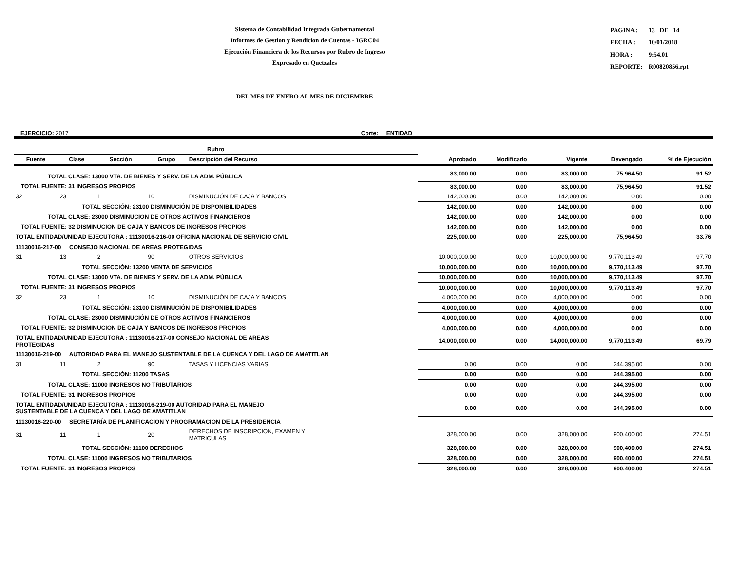Sistema de Contabilidad Integrada Gubernamental
Informes de Gestion y Rendicion de Cuentas - IGRC04
Ejecución Financiera de los Recursos por Rubro de Ingreso
Expresado en Quetzales
| PAGINA : | 13 DE 14 |
| FECHA : | 10/01/2018 |
| HORA : | 9:54.01 |
| REPORTE: | R00820856.rpt |
DEL MES DE ENERO AL MES DE DICIEMBRE
EJERCICIO: 2017 Corte: ENTIDAD
| Rubro | | | | | | | | | |
| --- | --- | --- | --- | --- | --- | --- | --- | --- | --- |
| Fuente | Clase | Sección | Grupo | Descripción del Recurso | Aprobado | Modificado | Vigente | Devengado | % de Ejecución |
| TOTAL CLASE: 13000 VTA. DE BIENES Y SERV. DE LA ADM. PÚBLICA | | | | | 83,000.00 | 0.00 | 83,000.00 | 75,964.50 | 91.52 |
| TOTAL FUENTE: 31 INGRESOS PROPIOS | | | | | 83,000.00 | 0.00 | 83,000.00 | 75,964.50 | 91.52 |
| 32 | 23 | 1 | 10 | DISMINUCIÓN DE CAJA Y BANCOS | 142,000.00 | 0.00 | 142,000.00 | 0.00 | 0.00 |
| TOTAL SECCIÓN: 23100 DISMINUCIÓN DE DISPONIBILIDADES | | | | | 142,000.00 | 0.00 | 142,000.00 | 0.00 | 0.00 |
| TOTAL CLASE: 23000 DISMINUCIÓN DE OTROS ACTIVOS FINANCIEROS | | | | | 142,000.00 | 0.00 | 142,000.00 | 0.00 | 0.00 |
| TOTAL FUENTE: 32 DISMINUCION DE CAJA Y BANCOS DE INGRESOS PROPIOS | | | | | 142,000.00 | 0.00 | 142,000.00 | 0.00 | 0.00 |
| TOTAL ENTIDAD/UNIDAD EJECUTORA : 11130016-216-00 OFICINA NACIONAL DE SERVICIO CIVIL | | | | | 225,000.00 | 0.00 | 225,000.00 | 75,964.50 | 33.76 |
| 11130016-217-00 CONSEJO NACIONAL DE AREAS PROTEGIDAS | | | | | | | | | |
| 31 | 13 | 2 | 90 | OTROS SERVICIOS | 10,000,000.00 | 0.00 | 10,000,000.00 | 9,770,113.49 | 97.70 |
| TOTAL SECCIÓN: 13200 VENTA DE SERVICIOS | | | | | 10,000,000.00 | 0.00 | 10,000,000.00 | 9,770,113.49 | 97.70 |
| TOTAL CLASE: 13000 VTA. DE BIENES Y SERV. DE LA ADM. PÚBLICA | | | | | 10,000,000.00 | 0.00 | 10,000,000.00 | 9,770,113.49 | 97.70 |
| TOTAL FUENTE: 31 INGRESOS PROPIOS | | | | | 10,000,000.00 | 0.00 | 10,000,000.00 | 9,770,113.49 | 97.70 |
| 32 | 23 | 1 | 10 | DISMINUCIÓN DE CAJA Y BANCOS | 4,000,000.00 | 0.00 | 4,000,000.00 | 0.00 | 0.00 |
| TOTAL SECCIÓN: 23100 DISMINUCIÓN DE DISPONIBILIDADES | | | | | 4,000,000.00 | 0.00 | 4,000,000.00 | 0.00 | 0.00 |
| TOTAL CLASE: 23000 DISMINUCIÓN DE OTROS ACTIVOS FINANCIEROS | | | | | 4,000,000.00 | 0.00 | 4,000,000.00 | 0.00 | 0.00 |
| TOTAL FUENTE: 32 DISMINUCION DE CAJA Y BANCOS DE INGRESOS PROPIOS | | | | | 4,000,000.00 | 0.00 | 4,000,000.00 | 0.00 | 0.00 |
| TOTAL ENTIDAD/UNIDAD EJECUTORA : 11130016-217-00 CONSEJO NACIONAL DE AREAS PROTEGIDAS | | | | | 14,000,000.00 | 0.00 | 14,000,000.00 | 9,770,113.49 | 69.79 |
| 11130016-219-00 AUTORIDAD PARA EL MANEJO SUSTENTABLE DE LA CUENCA Y DEL LAGO DE AMATITLAN | | | | | | | | | |
| 31 | 11 | 2 | 90 | TASAS Y LICENCIAS VARIAS | 0.00 | 0.00 | 0.00 | 244,395.00 | 0.00 |
| TOTAL SECCIÓN: 11200 TASAS | | | | | 0.00 | 0.00 | 0.00 | 244,395.00 | 0.00 |
| TOTAL CLASE: 11000 INGRESOS NO TRIBUTARIOS | | | | | 0.00 | 0.00 | 0.00 | 244,395.00 | 0.00 |
| TOTAL FUENTE: 31 INGRESOS PROPIOS | | | | | 0.00 | 0.00 | 0.00 | 244,395.00 | 0.00 |
| TOTAL ENTIDAD/UNIDAD EJECUTORA : 11130016-219-00 AUTORIDAD PARA EL MANEJO SUSTENTABLE DE LA CUENCA Y DEL LAGO DE AMATITLAN | | | | | 0.00 | 0.00 | 0.00 | 244,395.00 | 0.00 |
| 11130016-220-00 SECRETARÍA DE PLANIFICACION Y PROGRAMACION DE LA PRESIDENCIA | | | | | | | | | |
| 31 | 11 | 1 | 20 | DERECHOS DE INSCRIPCION, EXAMEN Y MATRICULAS | 328,000.00 | 0.00 | 328,000.00 | 900,400.00 | 274.51 |
| TOTAL SECCIÓN: 11100 DERECHOS | | | | | 328,000.00 | 0.00 | 328,000.00 | 900,400.00 | 274.51 |
| TOTAL CLASE: 11000 INGRESOS NO TRIBUTARIOS | | | | | 328,000.00 | 0.00 | 328,000.00 | 900,400.00 | 274.51 |
| TOTAL FUENTE: 31 INGRESOS PROPIOS | | | | | 328,000.00 | 0.00 | 328,000.00 | 900,400.00 | 274.51 |